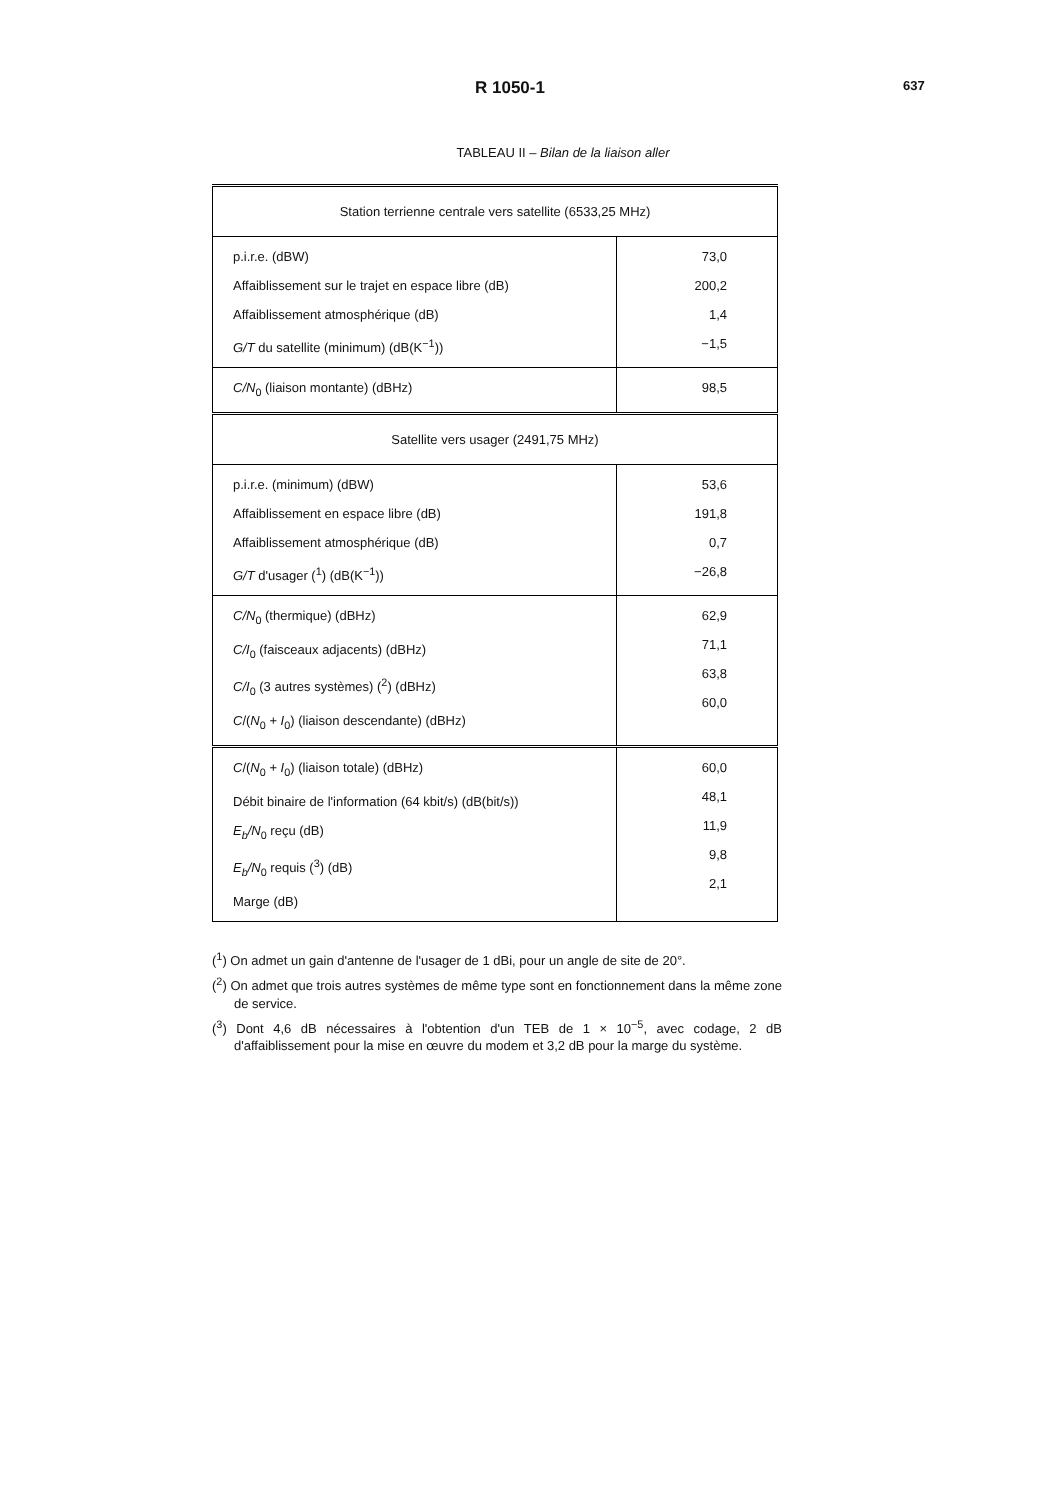R 1050-1 637
TABLEAU II – Bilan de la liaison aller
| Station terrienne centrale vers satellite (6533,25 MHz) | |
| p.i.r.e. (dBW) Affaiblissement sur le trajet en espace libre (dB) Affaiblissement atmosphérique (dB) G/T du satellite (minimum) (dB(K<sup>−1</sup>)) | 73,0 200,2 1,4 −1,5 |
| C/N<sub>0</sub> (liaison montante) (dBHz) | 98,5 |
| Satellite vers usager (2491,75 MHz) | |
| p.i.r.e. (minimum) (dBW) Affaiblissement en espace libre (dB) Affaiblissement atmosphérique (dB) G/T d'usager (<sup>1</sup>) (dB(K<sup>−1</sup>)) | 53,6 191,8 0,7 −26,8 |
| C/N<sub>0</sub> (thermique) (dBHz) C/I<sub>0</sub> (faisceaux adjacents) (dBHz) C/I<sub>0</sub> (3 autres systèmes) (<sup>2</sup>) (dBHz) C /( N<sub>0</sub> + I<sub>0</sub>) (liaison descendante) (dBHz) | 62,9 71,1 63,8 60,0 |
| C /( N<sub>0</sub> + I<sub>0</sub>) (liaison totale) (dBHz) Débit binaire de l'information (64 kbit/s) (dB(bit/s)) E<sub>b</sub>/N<sub>0</sub> reçu (dB) E<sub>b</sub>/N<sub>0</sub> requis (<sup>3</sup>) (dB) Marge (dB) | 60,0 48,1 11,9 9,8 2,1 |
(<sup>1</sup>) On admet un gain d'antenne de l'usager de 1 dBi, pour un angle de site de 20°.
(<sup>2</sup>) On admet que trois autres systèmes de même type sont en fonctionnement dans la même zone de service.
(<sup>3</sup>) Dont 4,6 dB nécessaires à l'obtention d'un TEB de 1 × 10<sup>−5</sup>, avec codage, 2 dB d'affaiblissement pour la mise en œuvre du modem et 3,2 dB pour la marge du système.